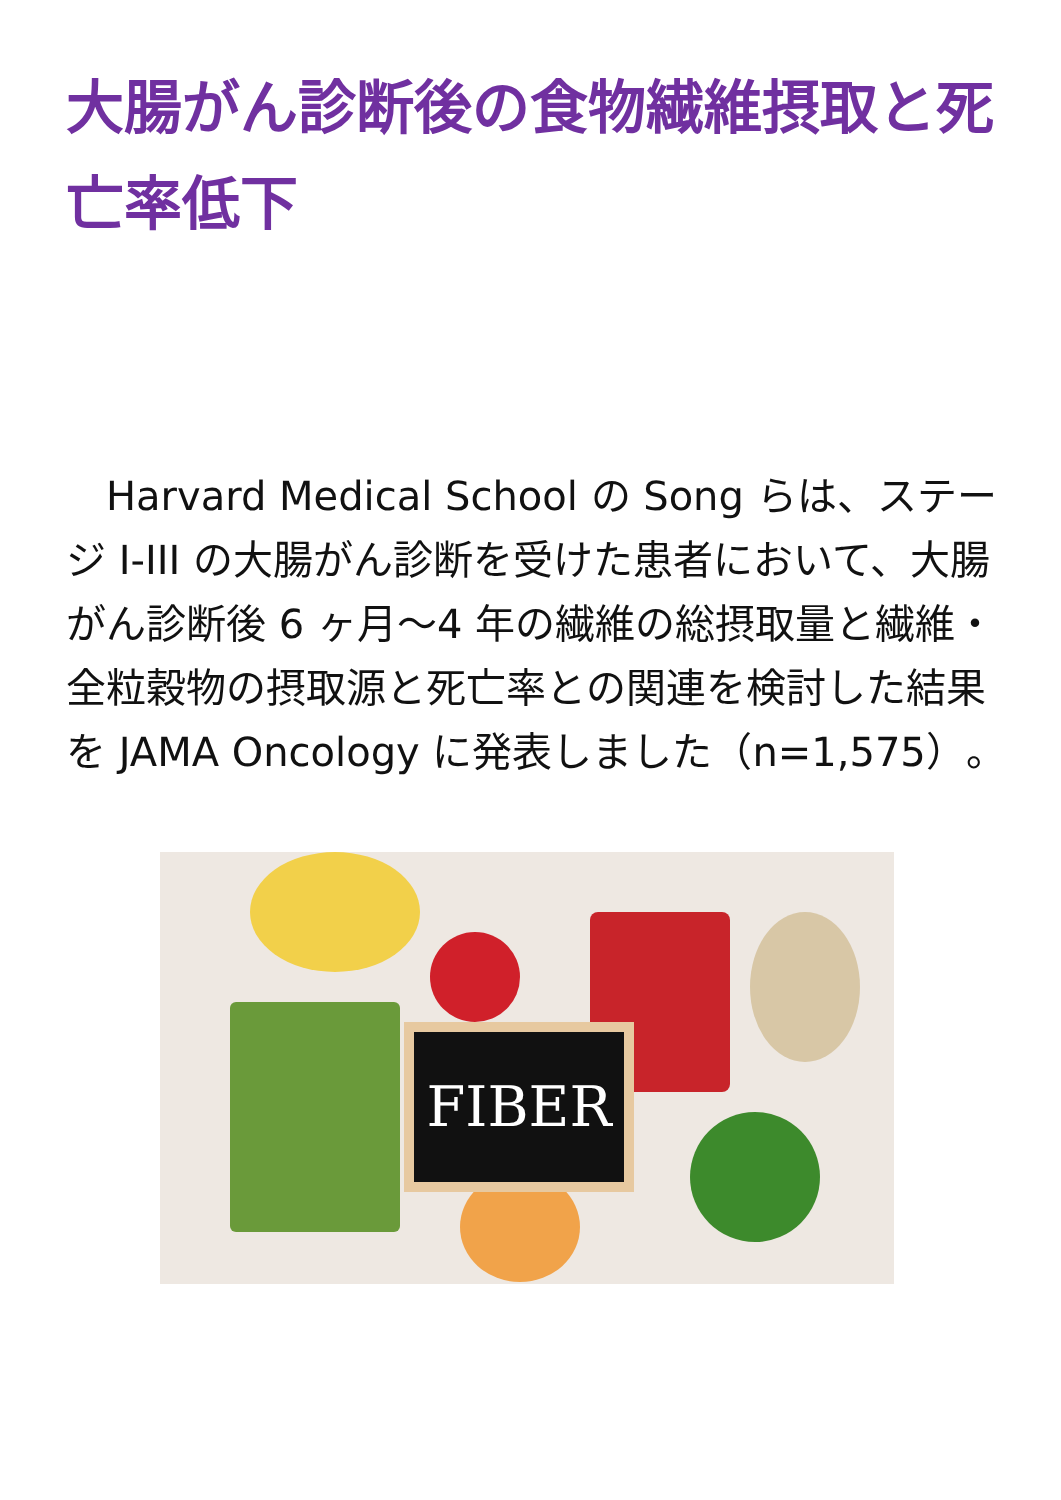大腸がん診断後の食物繊維摂取と死亡率低下
　Harvard Medical School の Song らは、ステージ I-III の大腸がん診断を受けた患者において、大腸がん診断後 6 ヶ月～4 年の繊維の総摂取量と繊維・全粒穀物の摂取源と死亡率との関連を検討した結果を JAMA Oncology に発表しました（n=1,575）。
FIBER